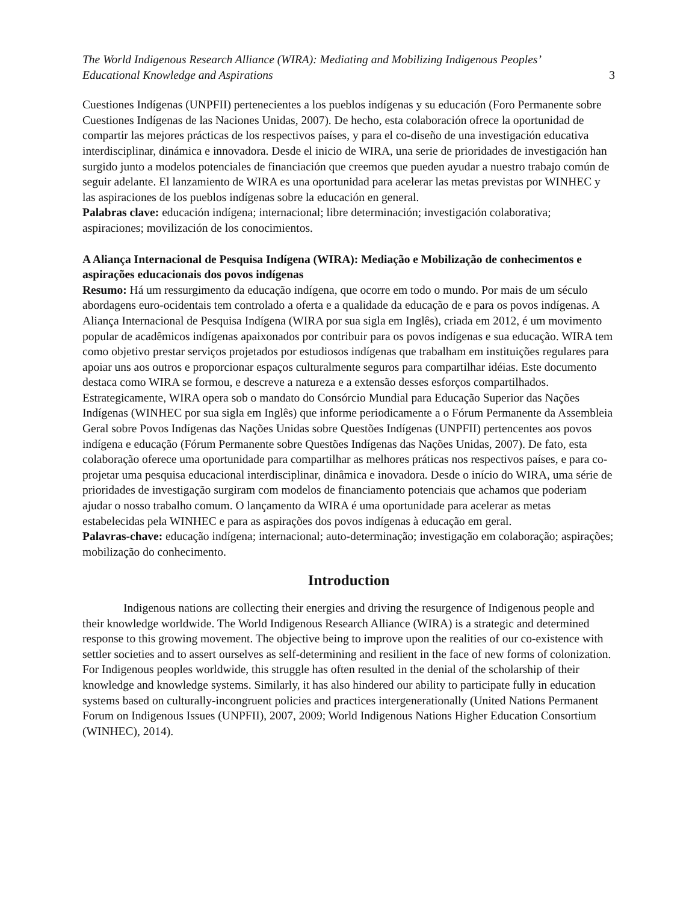The World Indigenous Research Alliance (WIRA): Mediating and Mobilizing Indigenous Peoples’
Educational Knowledge and Aspirations 3
Cuestiones Indígenas (UNPFII) pertenecientes a los pueblos indígenas y su educación (Foro Permanente sobre Cuestiones Indígenas de las Naciones Unidas, 2007). De hecho, esta colaboración ofrece la oportunidad de compartir las mejores prácticas de los respectivos países, y para el co-diseño de una investigación educativa interdisciplinar, dinámica e innovadora. Desde el inicio de WIRA, una serie de prioridades de investigación han surgido junto a modelos potenciales de financiación que creemos que pueden ayudar a nuestro trabajo común de seguir adelante. El lanzamiento de WIRA es una oportunidad para acelerar las metas previstas por WINHEC y las aspiraciones de los pueblos indígenas sobre la educación en general.
Palabras clave: educación indígena; internacional; libre determinación; investigación colaborativa; aspiraciones; movilización de los conocimientos.
A Aliança Internacional de Pesquisa Indígena (WIRA): Mediação e Mobilização de conhecimentos e aspirações educacionais dos povos indígenas
Resumo: Há um ressurgimento da educação indígena, que ocorre em todo o mundo. Por mais de um século abordagens euro-ocidentais tem controlado a oferta e a qualidade da educação de e para os povos indígenas. A Aliança Internacional de Pesquisa Indígena (WIRA por sua sigla em Inglês), criada em 2012, é um movimento popular de acadêmicos indígenas apaixonados por contribuir para os povos indígenas e sua educação. WIRA tem como objetivo prestar serviços projetados por estudiosos indígenas que trabalham em instituições regulares para apoiar uns aos outros e proporcionar espaços culturalmente seguros para compartilhar idéias. Este documento destaca como WIRA se formou, e descreve a natureza e a extensão desses esforços compartilhados. Estrategicamente, WIRA opera sob o mandato do Consórcio Mundial para Educação Superior das Nações Indígenas (WINHEC por sua sigla em Inglês) que informe periodicamente a o Fórum Permanente da Assembleia Geral sobre Povos Indígenas das Nações Unidas sobre Questões Indígenas (UNPFII) pertencentes aos povos indígena e educação (Fórum Permanente sobre Questões Indígenas das Nações Unidas, 2007). De fato, esta colaboração oferece uma oportunidade para compartilhar as melhores práticas nos respectivos países, e para co-projetar uma pesquisa educacional interdisciplinar, dinâmica e inovadora. Desde o início do WIRA, uma série de prioridades de investigação surgiram com modelos de financiamento potenciais que achamos que poderiam ajudar o nosso trabalho comum. O lançamento da WIRA é uma oportunidade para acelerar as metas estabelecidas pela WINHEC e para as aspirações dos povos indígenas à educação em geral.
Palavras-chave: educação indígena; internacional; auto-determinação; investigação em colaboração; aspirações; mobilização do conhecimento.
Introduction
Indigenous nations are collecting their energies and driving the resurgence of Indigenous people and their knowledge worldwide. The World Indigenous Research Alliance (WIRA) is a strategic and determined response to this growing movement. The objective being to improve upon the realities of our co-existence with settler societies and to assert ourselves as self-determining and resilient in the face of new forms of colonization. For Indigenous peoples worldwide, this struggle has often resulted in the denial of the scholarship of their knowledge and knowledge systems. Similarly, it has also hindered our ability to participate fully in education systems based on culturally-incongruent policies and practices intergenerationally (United Nations Permanent Forum on Indigenous Issues (UNPFII), 2007, 2009; World Indigenous Nations Higher Education Consortium (WINHEC), 2014).